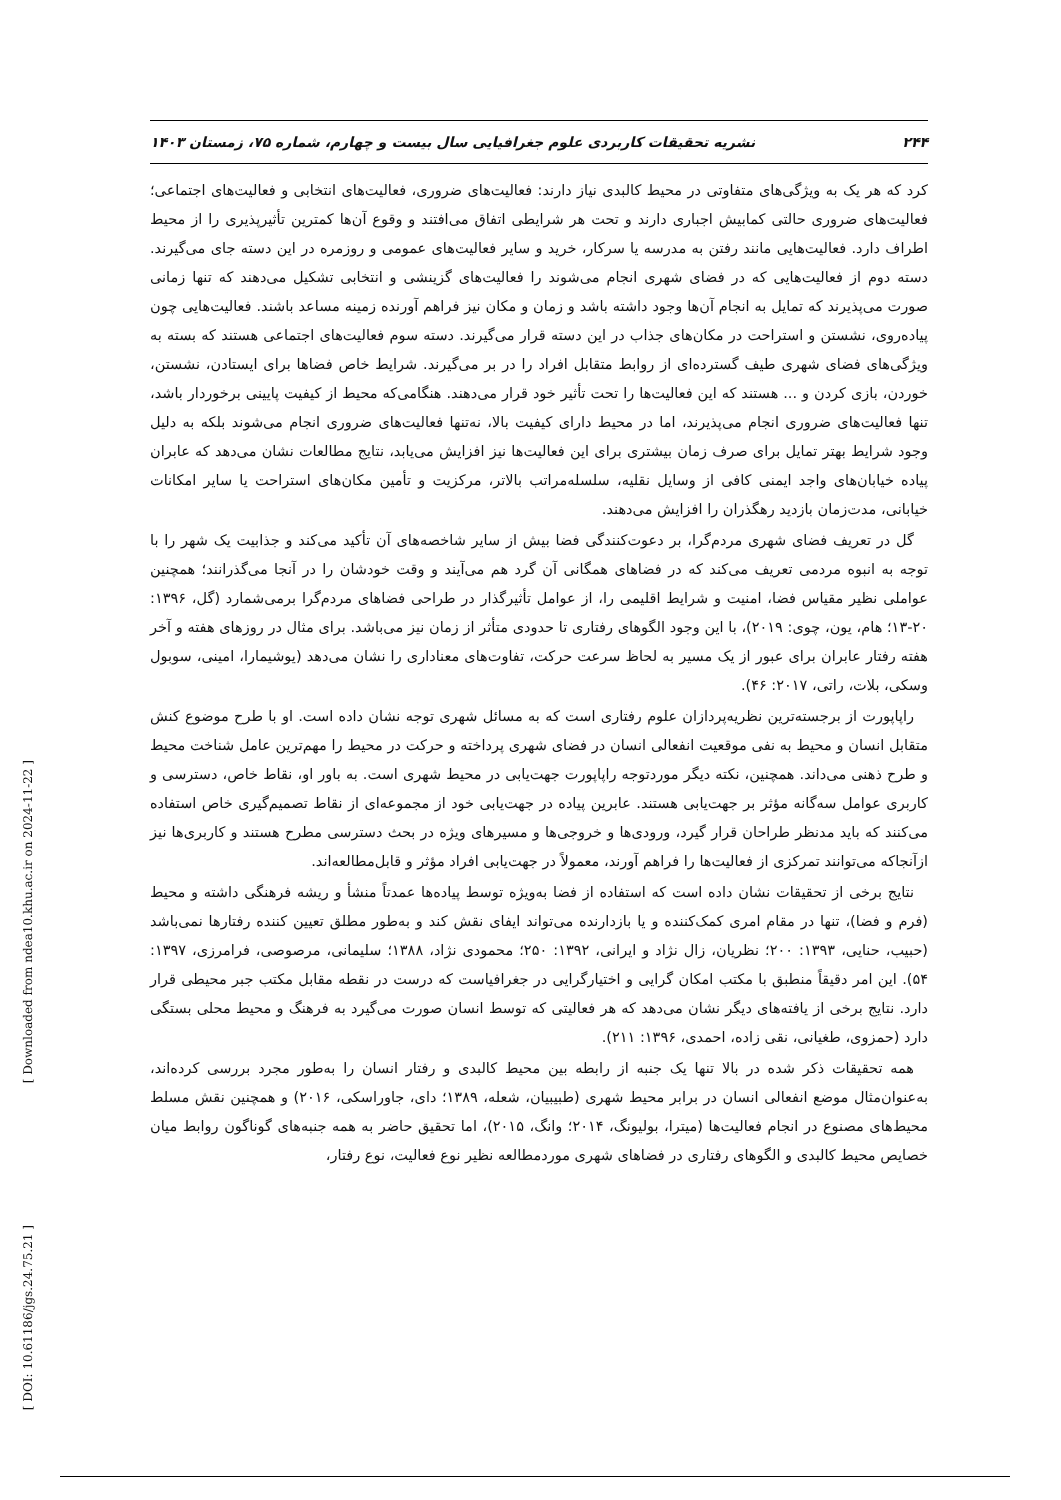۲۴۴ نشریه تحقیقات کاربردی علوم جغرافیایی سال بیست و چهارم، شماره ۷۵، زمستان ۱۴۰۳
[ Downloaded from ndea10.khu.ac.ir on 2024-11-22 ]
[ DOI: 10.61186/jgs.24.75.21 ]
کرد که هر یک به ویژگی‌های متفاوتی در محیط کالبدی نیاز دارند: فعالیت‌های ضروری، فعالیت‌های انتخابی و فعالیت‌های اجتماعی؛ فعالیت‌های ضروری حالتی کمابیش اجباری دارند و تحت هر شرایطی اتفاق می‌افتند و وقوع آن‌ها کمترین تأثیرپذیری را از محیط اطراف دارد. فعالیت‌هایی مانند رفتن به مدرسه یا سرکار، خرید و سایر فعالیت‌های عمومی و روزمره در این دسته جای می‌گیرند. دسته دوم از فعالیت‌هایی که در فضای شهری انجام می‌شوند را فعالیت‌های گزینشی و انتخابی تشکیل می‌دهند که تنها زمانی صورت می‌پذیرند که تمایل به انجام آن‌ها وجود داشته باشد و زمان و مکان نیز فراهم آورنده زمینه مساعد باشند. فعالیت‌هایی چون پیاده‌روی، نشستن و استراحت در مکان‌های جذاب در این دسته قرار می‌گیرند. دسته سوم فعالیت‌های اجتماعی هستند که بسته به ویژگی‌های فضای شهری طیف گسترده‌ای از روابط متقابل افراد را در بر می‌گیرند. شرایط خاص فضاها برای ایستادن، نشستن، خوردن، بازی کردن و ... هستند که این فعالیت‌ها را تحت تأثیر خود قرار می‌دهند. هنگامی‌که محیط از کیفیت پایینی برخوردار باشد، تنها فعالیت‌های ضروری انجام می‌پذیرند، اما در محیط دارای کیفیت بالا، نه‌تنها فعالیت‌های ضروری انجام می‌شوند بلکه به دلیل وجود شرایط بهتر تمایل برای صرف زمان بیشتری برای این فعالیت‌ها نیز افزایش می‌یابد، نتایج مطالعات نشان می‌دهد که عابران پیاده خیابان‌های واجد ایمنی کافی از وسایل نقلیه، سلسله‌مراتب بالاتر، مرکزیت و تأمین مکان‌های استراحت یا سایر امکانات خیابانی، مدت‌زمان بازدید رهگذران را افزایش می‌دهند.
گل در تعریف فضای شهری مردم‌گرا، بر دعوت‌کنندگی فضا بیش از سایر شاخصه‌های آن تأکید می‌کند و جذابیت یک شهر را با توجه به انبوه مردمی تعریف می‌کند که در فضاهای همگانی آن گرد هم می‌آیند و وقت خودشان را در آنجا می‌گذرانند؛ همچنین عواملی نظیر مقیاس فضا، امنیت و شرایط اقلیمی را، از عوامل تأثیرگذار در طراحی فضاهای مردم‌گرا برمی‌شمارد (گل، ۱۳۹۶: ۲۰-۱۳؛ هام، یون، چوی: ۲۰۱۹)، با این وجود الگوهای رفتاری تا حدودی متأثر از زمان نیز می‌باشد. برای مثال در روزهای هفته و آخر هفته رفتار عابران برای عبور از یک مسیر به لحاظ سرعت حرکت، تفاوت‌های معناداری را نشان می‌دهد (یوشیمارا، امینی، سوبول وسکی، بلات، راتی، ۲۰۱۷: ۴۶).
راپاپورت از برجسته‌ترین نظریه‌پردازان علوم رفتاری است که به مسائل شهری توجه نشان داده است. او با طرح موضوع کنش متقابل انسان و محیط به نفی موقعیت انفعالی انسان در فضای شهری پرداخته و حرکت در محیط را مهم‌ترین عامل شناخت محیط و طرح ذهنی می‌داند. همچنین، نکته دیگر موردتوجه راپاپورت جهت‌یابی در محیط شهری است. به باور او، نقاط خاص، دسترسی و کاربری عوامل سه‌گانه مؤثر بر جهت‌یابی هستند. عابرین پیاده در جهت‌یابی خود از مجموعه‌ای از نقاط تصمیم‌گیری خاص استفاده می‌کنند که باید مدنظر طراحان قرار گیرد، ورودی‌ها و خروجی‌ها و مسیرهای ویژه در بحث دسترسی مطرح هستند و کاربری‌ها نیز ازآنجاکه می‌توانند تمرکزی از فعالیت‌ها را فراهم آورند، معمولاً در جهت‌یابی افراد مؤثر و قابل‌مطالعه‌اند.
نتایج برخی از تحقیقات نشان داده است که استفاده از فضا به‌ویژه توسط پیاده‌ها عمدتاً منشأ و ریشه فرهنگی داشته و محیط (فرم و فضا)، تنها در مقام امری کمک‌کننده و یا بازدارنده می‌تواند ایفای نقش کند و به‌طور مطلق تعیین کننده رفتارها نمی‌باشد (حبیب، حنایی، ۱۳۹۳: ۲۰۰؛ نظریان، زال نژاد و ایرانی، ۱۳۹۲: ۲۵۰؛ محمودی نژاد، ۱۳۸۸؛ سلیمانی، مرصوصی، فرامرزی، ۱۳۹۷: ۵۴). این امر دقیقاً منطبق با مکتب امکان گرایی و اختیارگرایی در جغرافیاست که درست در نقطه مقابل مکتب جبر محیطی قرار دارد. نتایج برخی از یافته‌های دیگر نشان می‌دهد که هر فعالیتی که توسط انسان صورت می‌گیرد به فرهنگ و محیط محلی بستگی دارد (حمزوی، طغیانی، نقی زاده، احمدی، ۱۳۹۶: ۲۱۱).
همه تحقیقات ذکر شده در بالا تنها یک جنبه از رابطه بین محیط کالبدی و رفتار انسان را به‌طور مجرد بررسی کرده‌اند، به‌عنوان‌مثال موضع انفعالی انسان در برابر محیط شهری (طبیبیان، شعله، ۱۳۸۹؛ دای، جاوراسکی، ۲۰۱۶) و همچنین نقش مسلط محیط‌های مصنوع در انجام فعالیت‌ها (میترا، بولیونگ، ۲۰۱۴؛ وانگ، ۲۰۱۵)، اما تحقیق حاضر به همه جنبه‌های گوناگون روابط میان خصایص محیط کالبدی و الگوهای رفتاری در فضاهای شهری موردمطالعه نظیر نوع فعالیت، نوع رفتار،